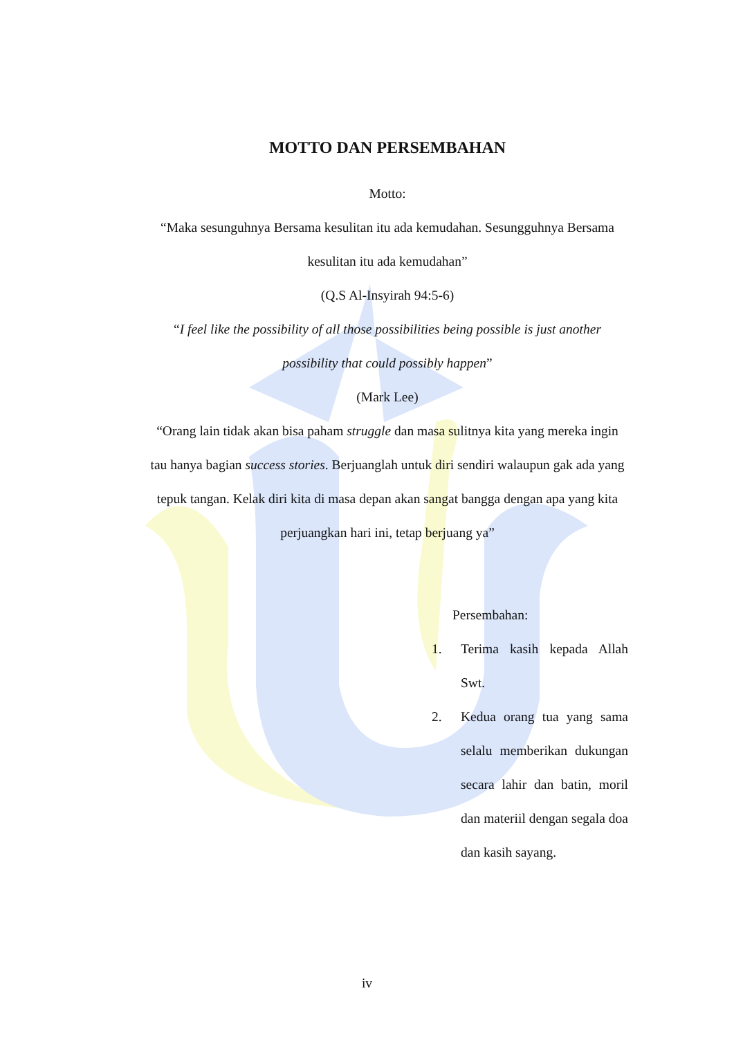MOTTO DAN PERSEMBAHAN
Motto:
“Maka sesunguhnya Bersama kesulitan itu ada kemudahan. Sesungguhnya Bersama kesulitan itu ada kemudahan”
(Q.S Al-Insyirah 94:5-6)
“I feel like the possibility of all those possibilities being possible is just another possibility that could possibly happen”
(Mark Lee)
“Orang lain tidak akan bisa paham struggle dan masa sulitnya kita yang mereka ingin tau hanya bagian success stories. Berjuanglah untuk diri sendiri walaupun gak ada yang tepuk tangan. Kelak diri kita di masa depan akan sangat bangga dengan apa yang kita perjuangkan hari ini, tetap berjuang ya”
Persembahan:
1. Terima kasih kepada Allah Swt.
2. Kedua orang tua yang sama selalu memberikan dukungan secara lahir dan batin, moril dan materiil dengan segala doa dan kasih sayang.
iv